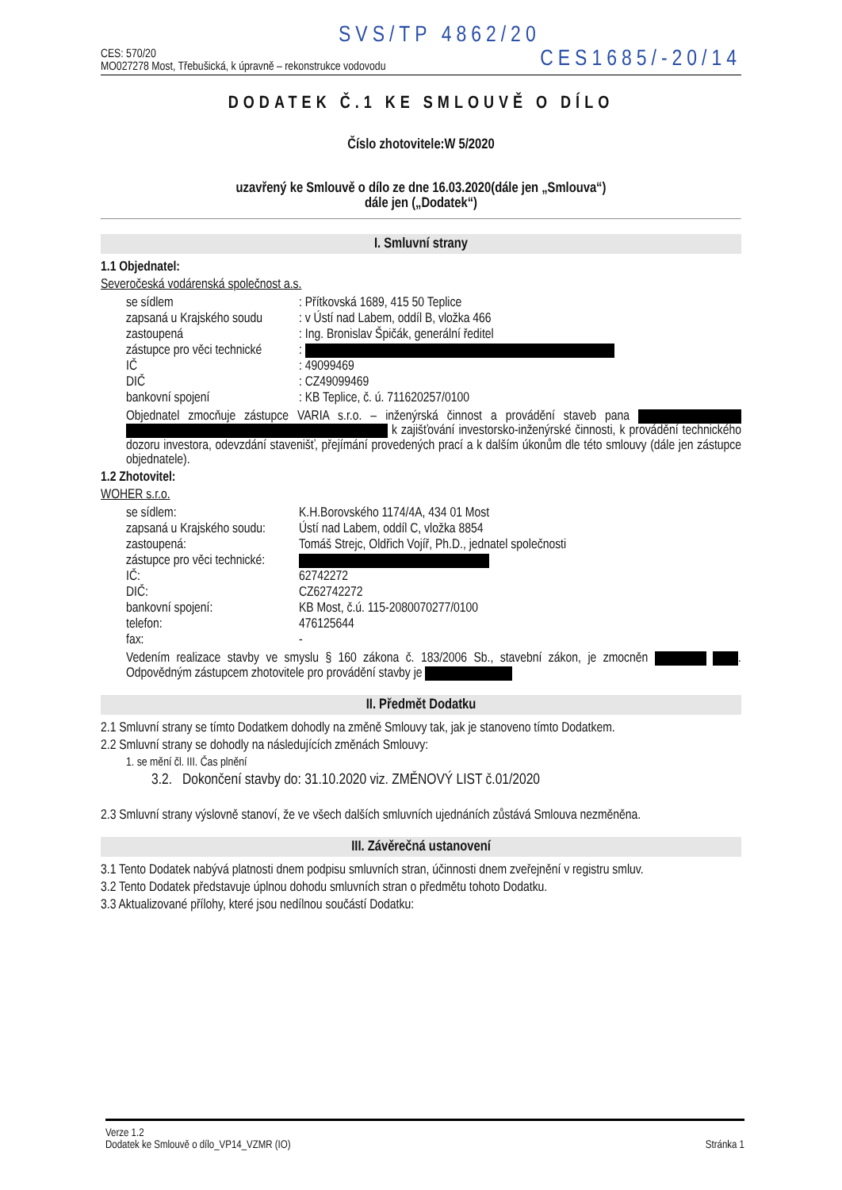SVS/TP 4862/20
CES: 570/20
MO027278 Most, Třebušická, k úpravně – rekonstrukce vodovodu
CES1685/-20/14
DODATEK Č.1 KE SMLOUVĚ O DÍLO
Číslo zhotovitele:W 5/2020
uzavřený ke Smlouvě o dílo ze dne 16.03.2020(dále jen „Smlouva“)
dále jen („Dodatek“)
I. Smluvní strany
1.1 Objednatel:
Severočeská vodárenská společnost a.s.
| se sídlem | : Přítkovská 1689, 415 50 Teplice |
| zapsaná u Krajského soudu | : v Ústí nad Labem, oddíl B, vložka 466 |
| zastoupená | : Ing. Bronislav Špičák, generální ředitel |
| zástupce pro věci technické | : |
| IČ | : 49099469 |
| DIČ | : CZ49099469 |
| bankovní spojení | : KB Teplice, č. ú. 711620257/0100 |
Objednatel zmocňuje zástupce VARIA s.r.o. – inženýrská činnost a provádění staveb pana k zajišťování investorsko-inženýrské činnosti, k provádění technického dozoru investora, odevzdání stavenišť, přejímání provedených prací a k dalším úkonům dle této smlouvy (dále jen zástupce objednatele).
1.2 Zhotovitel:
WOHER s.r.o.
| se sídlem: | K.H.Borovského 1174/4A, 434 01 Most |
| zapsaná u Krajského soudu: | Ústí nad Labem, oddíl C, vložka 8854 |
| zastoupená: | Tomáš Strejc, Oldřich Vojíř, Ph.D., jednatel společnosti |
| zástupce pro věci technické: | |
| IČ: | 62742272 |
| DIČ: | CZ62742272 |
| bankovní spojení: | KB Most, č.ú. 115-2080070277/0100 |
| telefon: | 476125644 |
| fax: | - |
Vedením realizace stavby ve smyslu § 160 zákona č. 183/2006 Sb., stavební zákon, je zmocněn . Odpovědným zástupcem zhotovitele pro provádění stavby je
II. Předmět Dodatku
2.1 Smluvní strany se tímto Dodatkem dohodly na změně Smlouvy tak, jak je stanoveno tímto Dodatkem.
2.2 Smluvní strany se dohodly na následujících změnách Smlouvy:
1. se mění čl. III. Čas plnění
3.2. Dokončení stavby do: 31.10.2020 viz. ZMĚNOVÝ LIST č.01/2020
2.3 Smluvní strany výslovně stanoví, že ve všech dalších smluvních ujednáních zůstává Smlouva nezměněna.
III. Závěrečná ustanovení
3.1 Tento Dodatek nabývá platnosti dnem podpisu smluvních stran, účinnosti dnem zveřejnění v registru smluv.
3.2 Tento Dodatek představuje úplnou dohodu smluvních stran o předmětu tohoto Dodatku.
3.3 Aktualizované přílohy, které jsou nedílnou součástí Dodatku:
Verze 1.2
Dodatek ke Smlouvě o dílo_VP14_VZMR (IO) Stránka 1